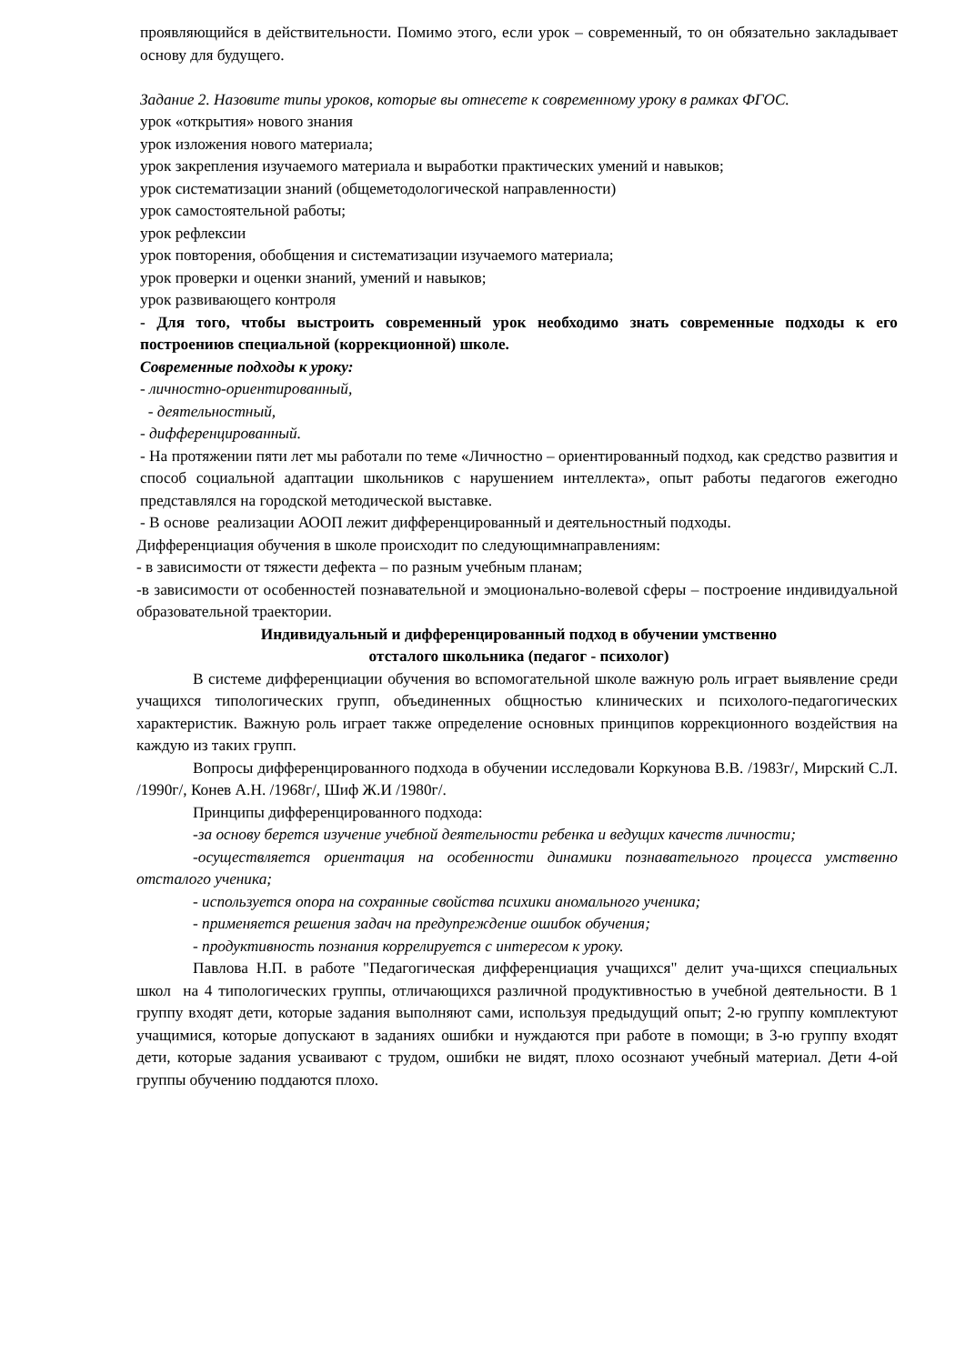проявляющийся в действительности. Помимо этого, если урок – современный, то он обязательно закладывает основу для будущего.
Задание 2. Назовите типы уроков, которые вы отнесете к современному уроку в рамках ФГОС.
урок «открытия» нового знания
урок изложения нового материала;
урок закрепления изучаемого материала и выработки практических умений и навыков;
урок систематизации знаний (общеметодологической направленности)
урок самостоятельной работы;
урок рефлексии
урок повторения, обобщения и систематизации изучаемого материала;
урок проверки и оценки знаний, умений и навыков;
урок развивающего контроля
- Для того, чтобы выстроить современный урок необходимо знать современные подходы к его построениюв специальной (коррекционной) школе.
Современные подходы к уроку:
- личностно-ориентированный,
- деятельностный,
- дифференцированный.
- На протяжении пяти лет мы работали по теме «Личностно – ориентированный подход, как средство развития и способ социальной адаптации школьников с нарушением интеллекта», опыт работы педагогов ежегодно представлялся на городской методической выставке.
- В основе реализации АООП лежит дифференцированный и деятельностный подходы.
Дифференциация обучения в школе происходит по следующимнаправлениям:
- в зависимости от тяжести дефекта – по разным учебным планам;
-в зависимости от особенностей познавательной и эмоционально-волевой сферы – построение индивидуальной образовательной траектории.
Индивидуальный и дифференцированный подход в обучении умственно
отсталого школьника (педагог - психолог)
В системе дифференциации обучения во вспомогательной школе важную роль играет выявление среди учащихся типологических групп, объединенных общностью клинических и психолого-педагогических характеристик. Важную роль играет также определение основных принципов коррекционного воздействия на каждую из таких групп.
Вопросы дифференцированного подхода в обучении исследовали Коркунова В.В. /1983г/, Мирский С.Л. /1990г/, Конев А.Н. /1968г/, Шиф Ж.И /1980г/.
Принципы дифференцированного подхода:
-за основу берется изучение учебной деятельности ребенка и ведущих качеств личности;
-осуществляется ориентация на особенности динамики познавательного процесса умственно отсталого ученика;
- используется опора на сохранные свойства психики аномального ученика;
- применяется решения задач на предупреждение ошибок обучения;
- продуктивность познания коррелируется с интересом к уроку.
Павлова Н.П. в работе "Педагогическая дифференциация учащихся" делит уча-щихся специальных школ на 4 типологических группы, отличающихся различной продуктивностью в учебной деятельности. В 1 группу входят дети, которые задания выполняют сами, используя предыдущий опыт; 2-ю группу комплектуют учащимися, которые допускают в заданиях ошибки и нуждаются при работе в помощи; в 3-ю группу входят дети, которые задания усваивают с трудом, ошибки не видят, плохо осознают учебный материал. Дети 4-ой группы обучению поддаются плохо.